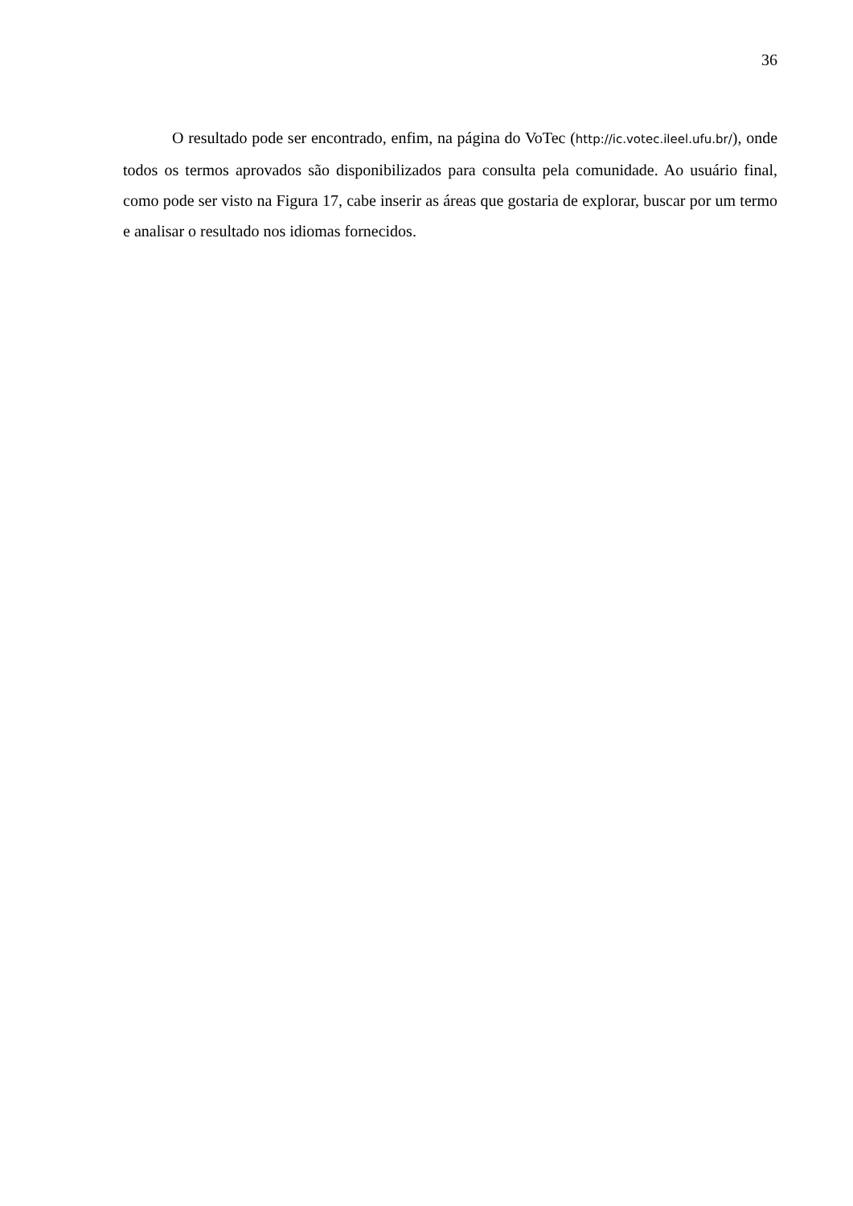36
O resultado pode ser encontrado, enfim, na página do VoTec (http://ic.votec.ileel.ufu.br/), onde todos os termos aprovados são disponibilizados para consulta pela comunidade. Ao usuário final, como pode ser visto na Figura 17, cabe inserir as áreas que gostaria de explorar, buscar por um termo e analisar o resultado nos idiomas fornecidos.